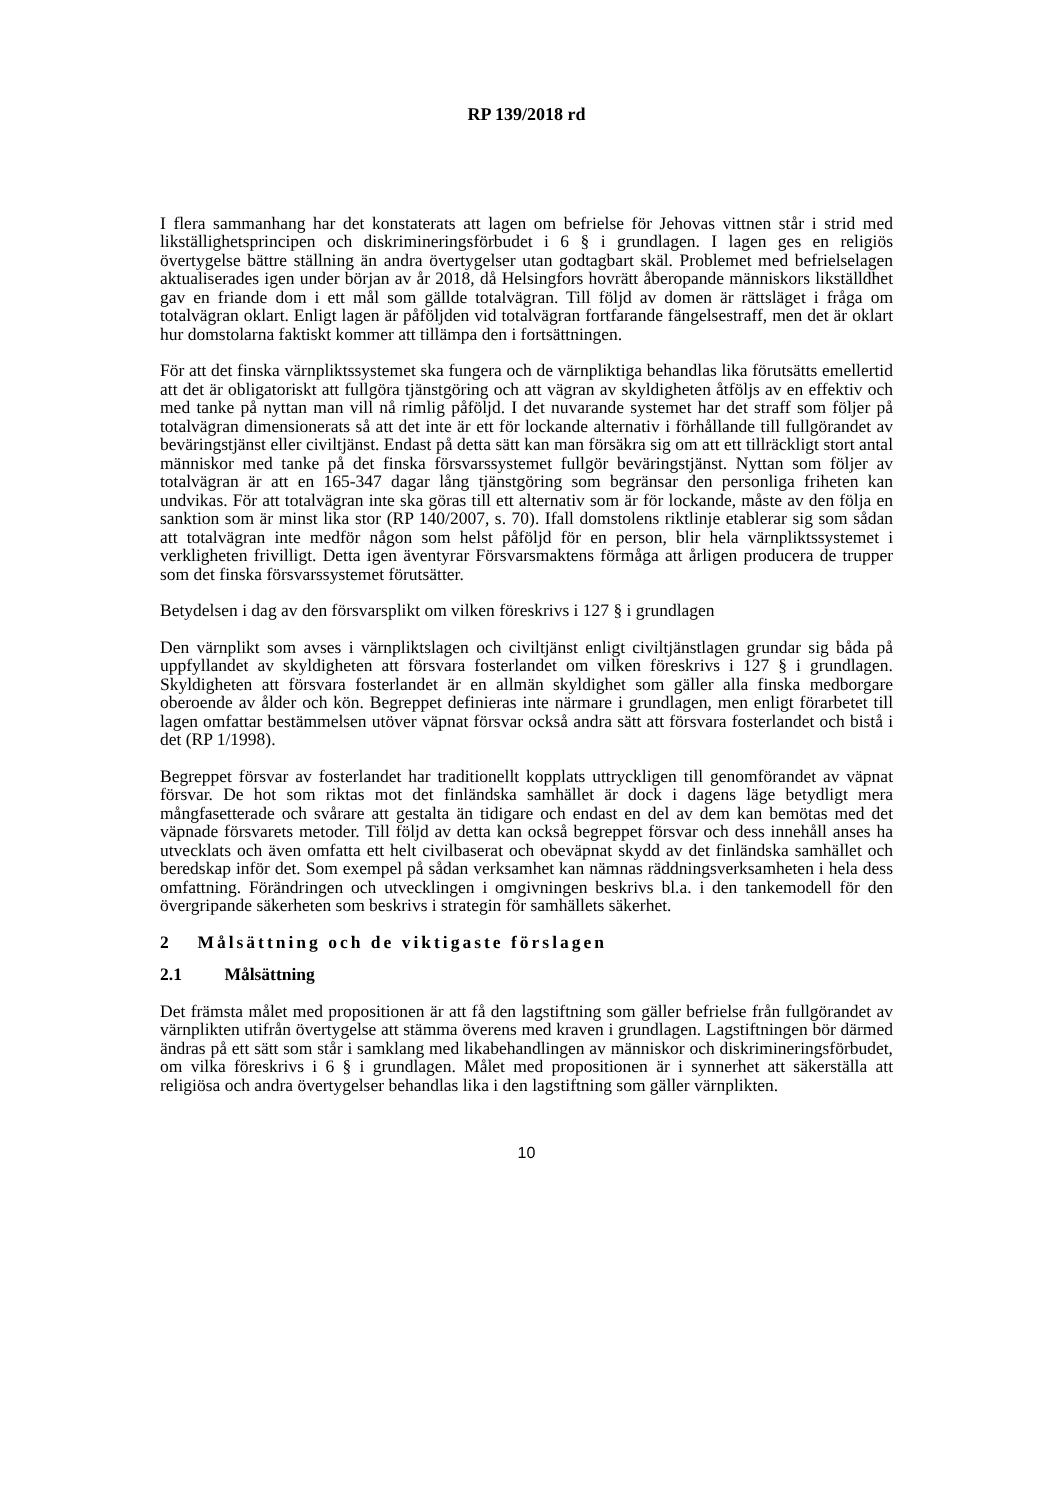RP 139/2018 rd
I flera sammanhang har det konstaterats att lagen om befrielse för Jehovas vittnen står i strid med likställighetsprincipen och diskrimineringsförbudet i 6 § i grundlagen. I lagen ges en religiös övertygelse bättre ställning än andra övertygelser utan godtagbart skäl. Problemet med befrielselagen aktualiserades igen under början av år 2018, då Helsingfors hovrätt åberopande människors likställdhet gav en friande dom i ett mål som gällde totalvägran. Till följd av domen är rättsläget i fråga om totalvägran oklart. Enligt lagen är påföljden vid totalvägran fortfarande fängelsestraff, men det är oklart hur domstolarna faktiskt kommer att tillämpa den i fortsättningen.
För att det finska värnpliktssystemet ska fungera och de värnpliktiga behandlas lika förutsätts emellertid att det är obligatoriskt att fullgöra tjänstgöring och att vägran av skyldigheten åtföljs av en effektiv och med tanke på nyttan man vill nå rimlig påföljd. I det nuvarande systemet har det straff som följer på totalvägran dimensionerats så att det inte är ett för lockande alternativ i förhållande till fullgörandet av beväringstjänst eller civiltjänst. Endast på detta sätt kan man försäkra sig om att ett tillräckligt stort antal människor med tanke på det finska försvarssystemet fullgör beväringstjänst. Nyttan som följer av totalvägran är att en 165-347 dagar lång tjänstgöring som begränsar den personliga friheten kan undvikas. För att totalvägran inte ska göras till ett alternativ som är för lockande, måste av den följa en sanktion som är minst lika stor (RP 140/2007, s. 70). Ifall domstolens riktlinje etablerar sig som sådan att totalvägran inte medför någon som helst påföljd för en person, blir hela värnpliktssystemet i verkligheten frivilligt. Detta igen äventyrar Försvarsmaktens förmåga att årligen producera de trupper som det finska försvarssystemet förutsätter.
Betydelsen i dag av den försvarsplikt om vilken föreskrivs i 127 § i grundlagen
Den värnplikt som avses i värnpliktslagen och civiltjänst enligt civiltjänstlagen grundar sig båda på uppfyllandet av skyldigheten att försvara fosterlandet om vilken föreskrivs i 127 § i grundlagen. Skyldigheten att försvara fosterlandet är en allmän skyldighet som gäller alla finska medborgare oberoende av ålder och kön. Begreppet definieras inte närmare i grundlagen, men enligt förarbetet till lagen omfattar bestämmelsen utöver väpnat försvar också andra sätt att försvara fosterlandet och bistå i det (RP 1/1998).
Begreppet försvar av fosterlandet har traditionellt kopplats uttryckligen till genomförandet av väpnat försvar. De hot som riktas mot det finländska samhället är dock i dagens läge betydligt mera mångfasetterade och svårare att gestalta än tidigare och endast en del av dem kan bemötas med det väpnade försvarets metoder. Till följd av detta kan också begreppet försvar och dess innehåll anses ha utvecklats och även omfatta ett helt civilbaserat och obeväpnat skydd av det finländska samhället och beredskap inför det. Som exempel på sådan verksamhet kan nämnas räddningsverksamheten i hela dess omfattning. Förändringen och utvecklingen i omgivningen beskrivs bl.a. i den tankemodell för den övergripande säkerheten som beskrivs i strategin för samhällets säkerhet.
2 Målsättning och de viktigaste förslagen
2.1 Målsättning
Det främsta målet med propositionen är att få den lagstiftning som gäller befrielse från fullgörandet av värnplikten utifrån övertygelse att stämma överens med kraven i grundlagen. Lagstiftningen bör därmed ändras på ett sätt som står i samklang med likabehandlingen av människor och diskrimineringsförbudet, om vilka föreskrivs i 6 § i grundlagen. Målet med propositionen är i synnerhet att säkerställa att religiösa och andra övertygelser behandlas lika i den lagstiftning som gäller värnplikten.
10